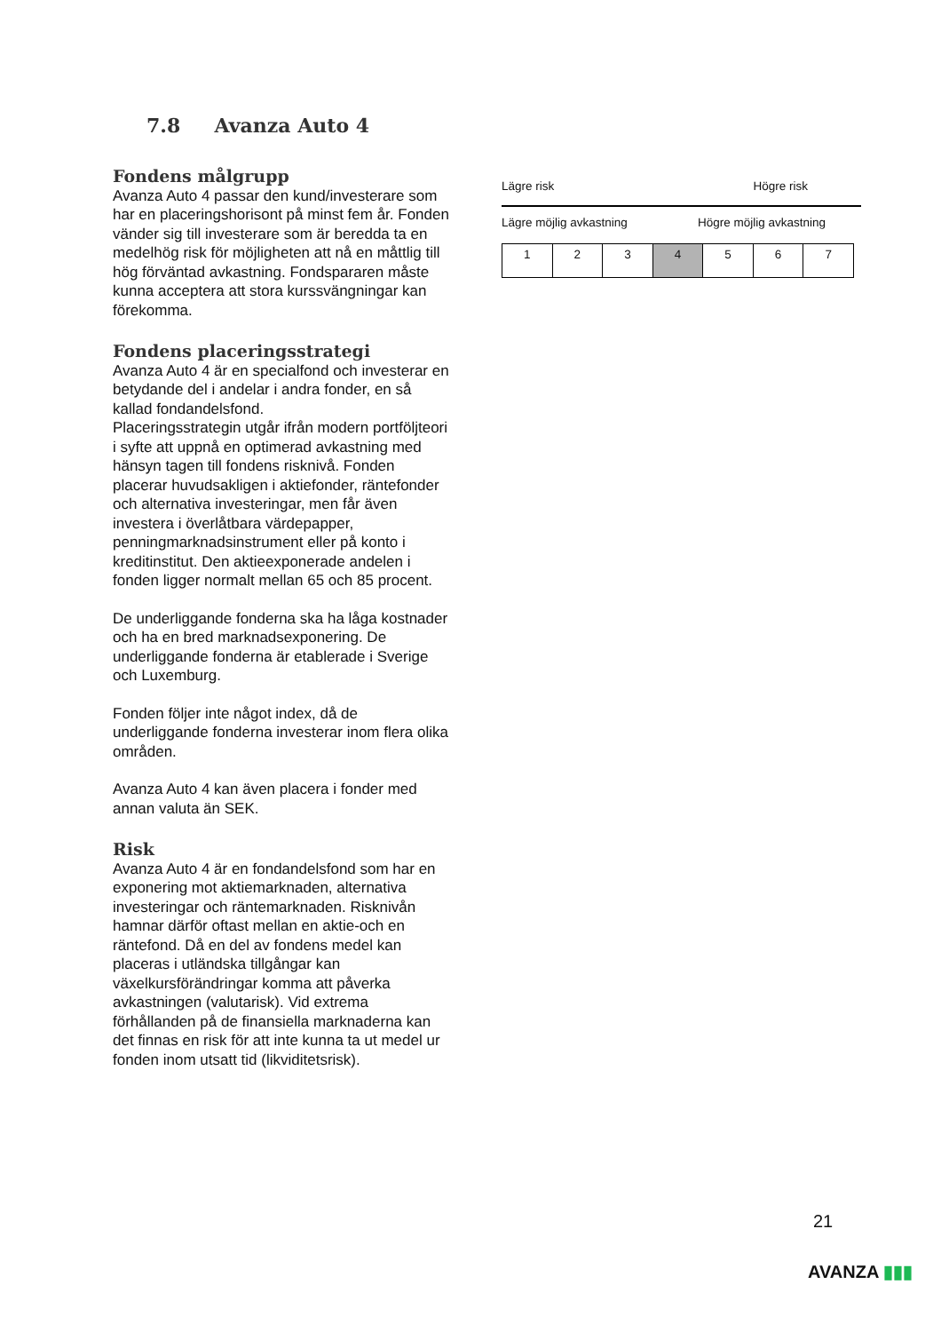7.8 Avanza Auto 4
Fondens målgrupp
Avanza Auto 4 passar den kund/investerare som har en placeringshorisont på minst fem år. Fonden vänder sig till investerare som är beredda ta en medelhög risk för möjligheten att nå en måttlig till hög förväntad avkastning. Fondspararen måste kunna acceptera att stora kurssvängningar kan förekomma.
Fondens placeringsstrategi
Avanza Auto 4 är en specialfond och investerar en betydande del i andelar i andra fonder, en så kallad fondandelsfond.
Placeringsstrategin utgår ifrån modern portföljteori i syfte att uppnå en optimerad avkastning med hänsyn tagen till fondens risknivå. Fonden placerar huvudsakligen i aktiefonder, räntefonder och alternativa investeringar, men får även investera i överlåtbara värdepapper, penningmarknadsinstrument eller på konto i kreditinstitut. Den aktieexponerade andelen i fonden ligger normalt mellan 65 och 85 procent.
De underliggande fonderna ska ha låga kostnader och ha en bred marknadsexponering. De underliggande fonderna är etablerade i Sverige och Luxemburg.
Fonden följer inte något index, då de underliggande fonderna investerar inom flera olika områden.
Avanza Auto 4 kan även placera i fonder med annan valuta än SEK.
Risk
Avanza Auto 4 är en fondandelsfond som har en exponering mot aktiemarknaden, alternativa investeringar och räntemarknaden. Risknivån hamnar därför oftast mellan en aktie-och en räntefond. Då en del av fondens medel kan placeras i utländska tillgångar kan växelkursförändringar komma att påverka avkastningen (valutarisk). Vid extrema förhållanden på de finansiella marknaderna kan det finnas en risk för att inte kunna ta ut medel ur fonden inom utsatt tid (likviditetsrisk).
Lägre risk Högre risk
Lägre möjlig avkastning Högre möjlig avkastning
| 1 | 2 | 3 | 4 | 5 | 6 | 7 |
21
AVANZA ▮▮▮